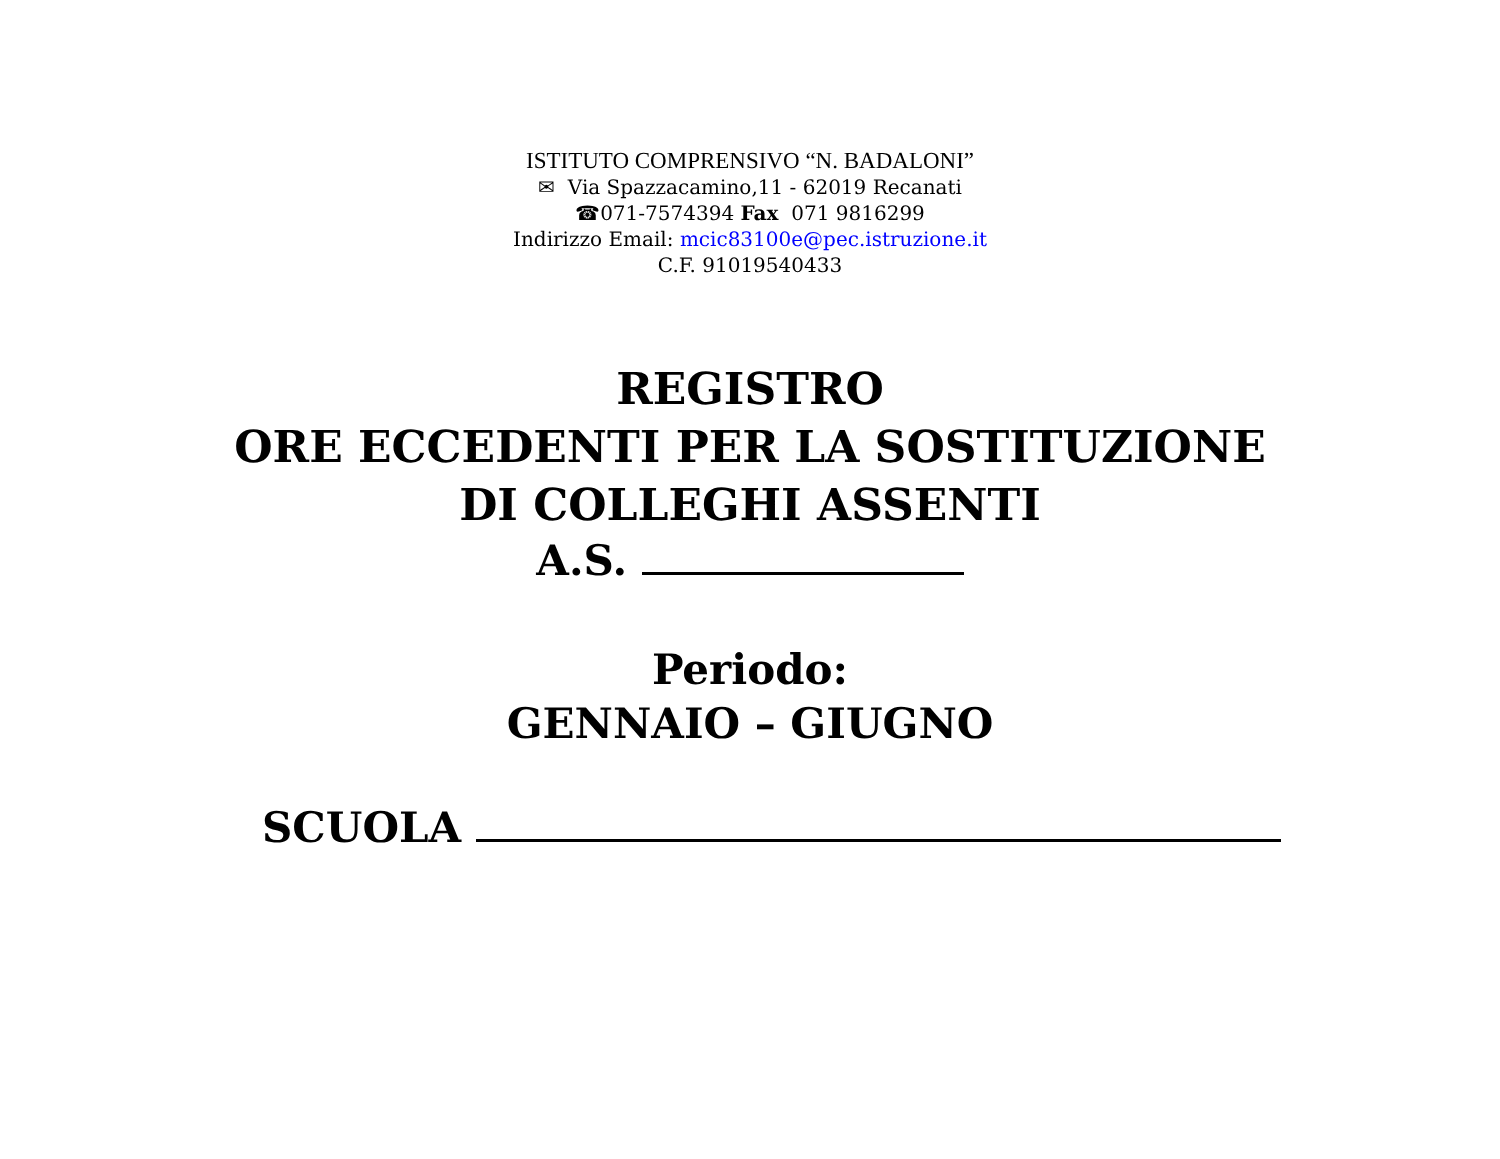ISTITUTO COMPRENSIVO “N. BADALONI”
✉ Via Spazzacamino,11 - 62019 Recanati
☎071-7574394 Fax 071 9816299
Indirizzo Email: mcic83100e@pec.istruzione.it
C.F. 91019540433
REGISTRO
ORE ECCEDENTI PER LA SOSTITUZIONE
DI COLLEGHI ASSENTI
A.S.
Periodo:
GENNAIO – GIUGNO
SCUOLA